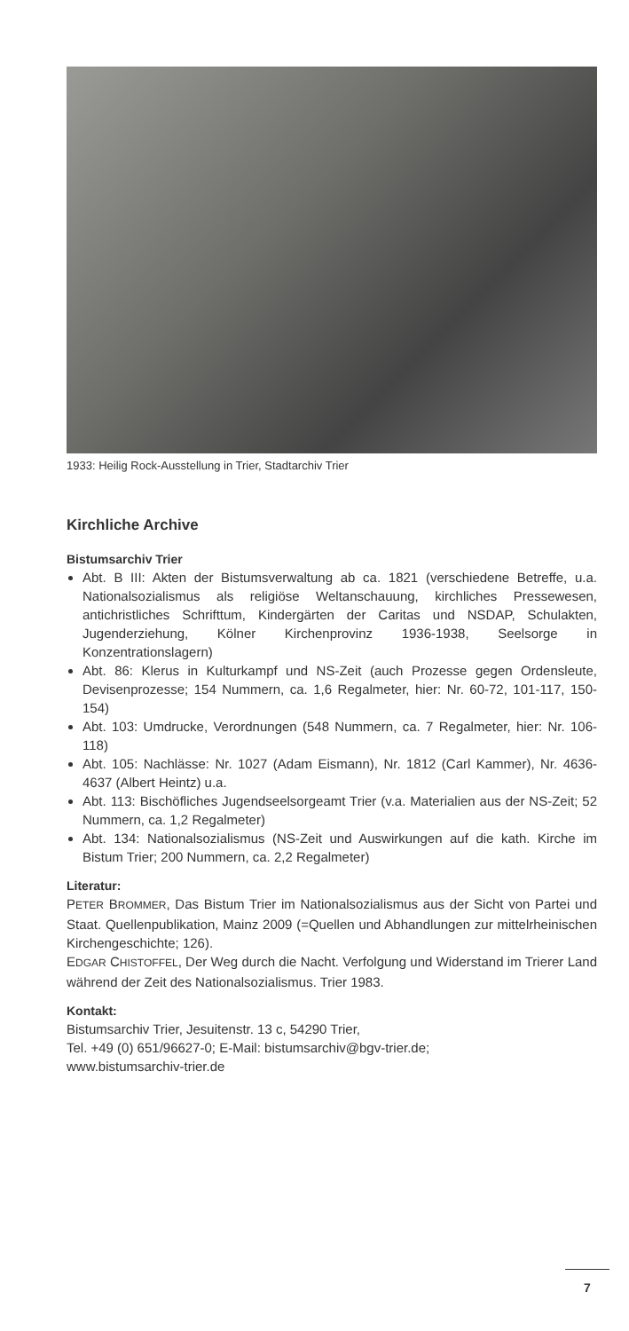1933: Heilig Rock-Ausstellung in Trier, Stadtarchiv Trier
Kirchliche Archive
Bistumsarchiv Trier
Abt. B III: Akten der Bistumsverwaltung ab ca. 1821 (verschiedene Betreffe, u.a. Nationalsozialismus als religiöse Weltanschauung, kirchliches Pressewesen, antichristliches Schrifttum, Kindergärten der Caritas und NSDAP, Schulakten, Jugenderziehung, Kölner Kirchenprovinz 1936-1938, Seelsorge in Konzentrationslagern)
Abt. 86: Klerus in Kulturkampf und NS-Zeit (auch Prozesse gegen Ordensleute, Devisenprozesse; 154 Nummern, ca. 1,6 Regalmeter, hier: Nr. 60-72, 101-117, 150-154)
Abt. 103: Umdrucke, Verordnungen (548 Nummern, ca. 7 Regalmeter, hier: Nr. 106-118)
Abt. 105: Nachlässe: Nr. 1027 (Adam Eismann), Nr. 1812 (Carl Kammer), Nr. 4636-4637 (Albert Heintz) u.a.
Abt. 113: Bischöfliches Jugendseelsorgeamt Trier (v.a. Materialien aus der NS-Zeit; 52 Nummern, ca. 1,2 Regalmeter)
Abt. 134: Nationalsozialismus (NS-Zeit und Auswirkungen auf die kath. Kirche im Bistum Trier; 200 Nummern, ca. 2,2 Regalmeter)
Literatur:
PETER BROMMER, Das Bistum Trier im Nationalsozialismus aus der Sicht von Partei und Staat. Quellenpublikation, Mainz 2009 (=Quellen und Abhandlungen zur mittelrheinischen Kirchengeschichte; 126).
EDGAR CHISTOFFEL, Der Weg durch die Nacht. Verfolgung und Widerstand im Trierer Land während der Zeit des Nationalsozialismus. Trier 1983.
Kontakt:
Bistumsarchiv Trier, Jesuitenstr. 13 c, 54290 Trier,
Tel. +49 (0) 651/96627-0; E-Mail: bistumsarchiv@bgv-trier.de;
www.bistumsarchiv-trier.de
7